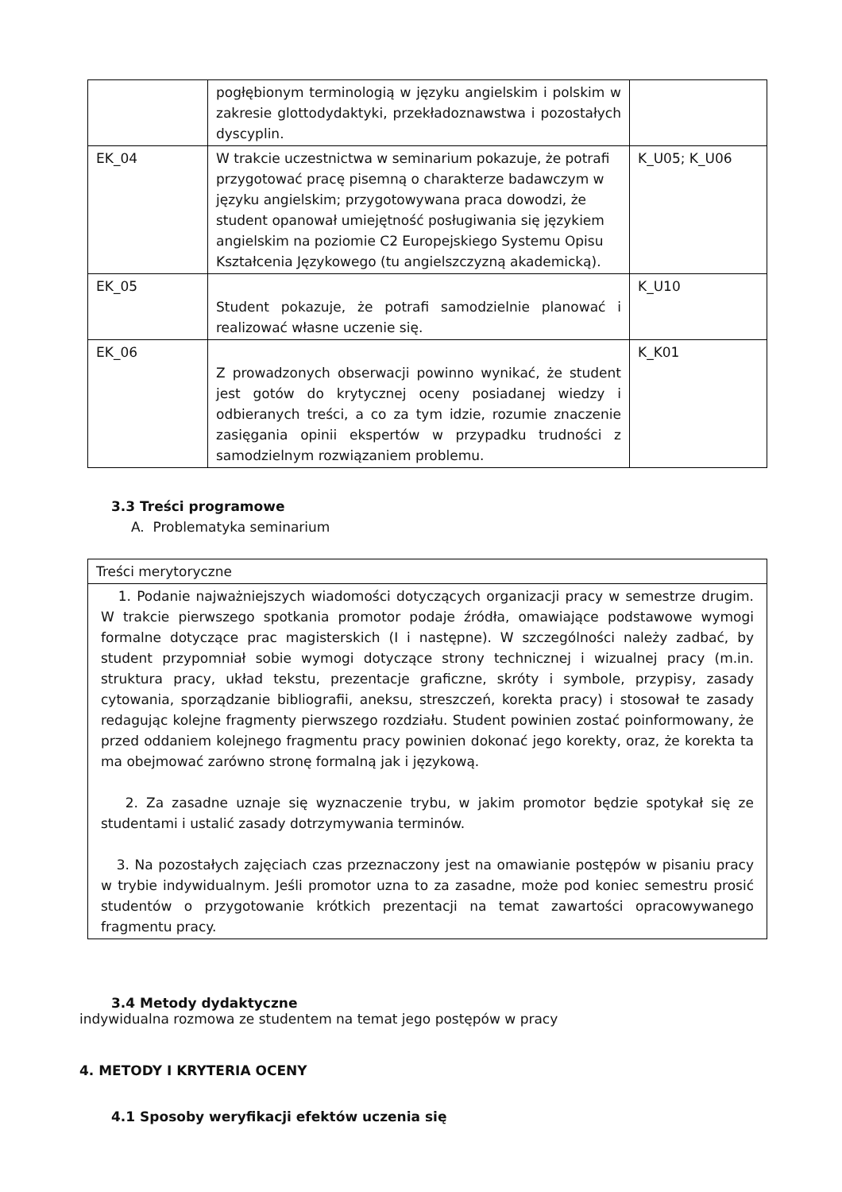| | pogłębionym terminologią w języku angielskim i polskim w zakresie glottodydaktyki, przekładoznawstwa i pozostałych dyscyplin. | |
| EK_04 | W trakcie uczestnictwa w seminarium pokazuje, że potrafi przygotować pracę pisemną o charakterze badawczym w języku angielskim; przygotowywana praca dowodzi, że student opanował umiejętność posługiwania się językiem angielskim na poziomie C2 Europejskiego Systemu Opisu Kształcenia Językowego (tu angielszczyzną akademicką). | K_U05; K_U06 |
| EK_05 | Student pokazuje, że potrafi samodzielnie planować i realizować własne uczenie się. | K_U10 |
| EK_06 | Z prowadzonych obserwacji powinno wynikać, że student jest gotów do krytycznej oceny posiadanej wiedzy i odbieranych treści, a co za tym idzie, rozumie znaczenie zasięgania opinii ekspertów w przypadku trudności z samodzielnym rozwiązaniem problemu. | K_K01 |
3.3 Treści programowe
A. Problematyka seminarium
| Treści merytoryczne |
| 1. Podanie najważniejszych wiadomości dotyczących organizacji pracy w semestrze drugim. W trakcie pierwszego spotkania promotor podaje źródła, omawiające podstawowe wymogi formalne dotyczące prac magisterskich (I i następne). W szczególności należy zadbać, by student przypomniał sobie wymogi dotyczące strony technicznej i wizualnej pracy (m.in. struktura pracy, układ tekstu, prezentacje graficzne, skróty i symbole, przypisy, zasady cytowania, sporządzanie bibliografii, aneksu, streszczeń, korekta pracy) i stosował te zasady redagując kolejne fragmenty pierwszego rozdziału. Student powinien zostać poinformowany, że przed oddaniem kolejnego fragmentu pracy powinien dokonać jego korekty, oraz, że korekta ta ma obejmować zarówno stronę formalną jak i językową. 2. Za zasadne uznaje się wyznaczenie trybu, w jakim promotor będzie spotykał się ze studentami i ustalić zasady dotrzymywania terminów. 3. Na pozostałych zajęciach czas przeznaczony jest na omawianie postępów w pisaniu pracy w trybie indywidualnym. Jeśli promotor uzna to za zasadne, może pod koniec semestru prosić studentów o przygotowanie krótkich prezentacji na temat zawartości opracowywanego fragmentu pracy. |
3.4 Metody dydaktyczne
indywidualna rozmowa ze studentem na temat jego postępów w pracy
4. METODY I KRYTERIA OCENY
4.1 Sposoby weryfikacji efektów uczenia się